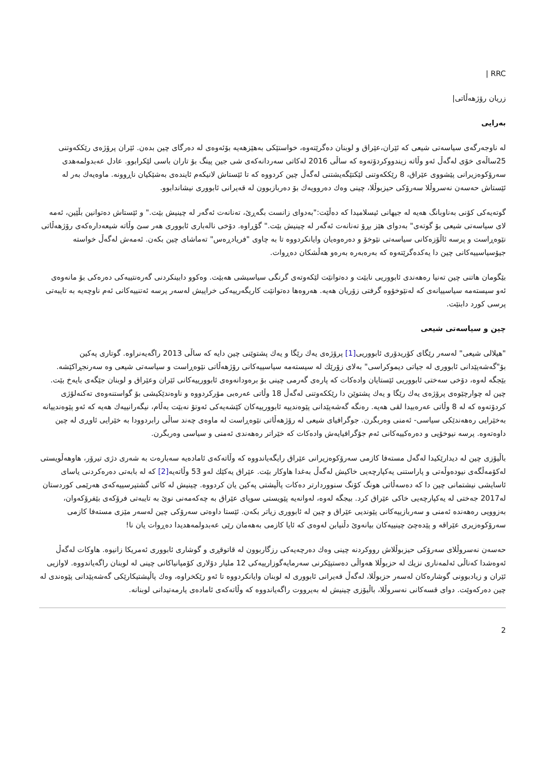RRC |
زریان رۆژهەڵاتی|
بەرایی
لە ناوجەرگەی سیاسەتی شیعی کە ئێران،عێراق و لوبنان دەگرێتەوە، خواستێکی بەهێزهەیە بۆئەوەی لە دەرگای چین بدەن. ئێران پرۆژەی رێککەوتنی 25ساڵەی خۆی لەگەڵ ئەو وڵاتە زیندووکردۆتەوە کە ساڵی 2016 لەکاتی سەردانەکەی شی جین پینگ بۆ تاران باسی لێکرابوو. عادل عەبدولمەهدی سەرۆکوەزیرانی پێشووی عێراق، 8 رێککەوتنی لێکتێگەیشتنی لەگەڵ چین کردووە کە تا ئێستاش لانیکەم ئایندەی بەشێکیان ناڕوونە. ماوەیەك بەر لە ئێستاش حەسەن نەسروڵلا سەرۆکی حیزبوڵلا، چینی وەك دەروویەك بۆ دەربازبوون لە قەیرانی ئابووری نیشاندابوو.
گوتەیەکی کۆنی بەناوبانگ هەیە لە جیهانی ئیسلامیدا کە دەڵێت:"بەدوای زانست بگەڕێ، تەنانەت ئەگەر لە چینیش بێت." و ئێستاش دەتوانین بڵێین، ئەمە لای سیاسەتی شیعی بۆ گوتەی" بەدوای هێز بڕۆ تەنانەت ئەگەر لە چینیش بێت." گۆڕاوە. دۆخی نالەباری ئابووری هەر سێ وڵاتە شیعەدارەکەی رۆژهەڵاتی نێوەڕاست و پرسە ئاڵۆزەکانی سیاسەتی نێوخۆ و دەرەوەیان وایانکردووە تا بە چاوی "فریادڕەس" تەماشای چین بکەن. ئەمەش لەگەڵ خواستە جیۆسیاسییەکانی چین دا یەکدەگرێتەوە کە بەرەبەرە بەرەو هەڵشکان دەڕوات.
بێگومان هاتنی چین تەنیا رەهەندی ئابووریی نابێت و دەتوانێت لێکەوتەی گرنگی سیاسیشی هەبێت. وەکوو دابینکردنی گەرەنتییەکی دەرەکی بۆ مانەوەی ئەو سیستەمە سیاسییانەی کە لەنێوخۆوە گرفتی زۆریان هەیە. هەروەها دەتوانێت کاریگەرییەکی خراپیش لەسەر پرسە ئەتنییەکانی ئەم ناوچەیە بە تایبەتی پرسی کورد دابنێت.
چین و سیاسەتی شیعی
"هیلالی شیعی" لەسەر رێگای کۆریدۆری ئابووریی[1] پرۆژەی یەك رێگا و یەك پشتوێنی چین دایە کە ساڵی 2013 راگەیەنراوە. گوتاری پەکین بۆ"گەشەپێدانی ئابووری لە جیاتی دیموکراسی" بەلای زۆرێك لە سیستەمە سیاسییەکانی رۆژهەڵاتی نێوەڕاست و سیاسەتی شیعی وە سەرنجڕاکێشە. بێجگە لەوە، دۆخی سەختی ئابووریی ئێستایان وادەکات کە پارەی گەرمی چینی بۆ برەودانەوەی ئابوورییەکانی ئێران وعێراق و لوبنان جێگەی بایەخ بێت. چین لە چوارچێوەی پرۆژەی یەك رێگا و یەك پشتوێن دا رێککەوتنی لەگەڵ 18 وڵاتی عەرەبی مۆرکردووە و ناوەندێکیشی بۆ گواستنەوەی تەکنەلۆژی کردۆتەوە کە لە 8 وڵاتی عەرەبیدا لقی هەیە. رەنگە گەشەپێدانی پێوەندییە ئابوورییەکان کێشەیەکی ئەوتۆ نەبێت بەڵام، نیگەرانییەك هەیە کە ئەو پێوەندییانە بەخێرایی رەهەندێکی سیاسی- ئەمنی وەربگرن. جوگرافیای شیعی لە رۆژهەڵاتی نێوەڕاست لە ماوەی چەند ساڵی رابردوودا بە خێرایی ئاوڕی لە چین داوەتەوە. پرسە نیوخۆیی و دەرەکییەکانی ئەم جۆگرافیایەش وادەکات کە خێراتر رەهەندی ئەمنی و سیاسی وەربگرن.
باڵیۆزی چین لە دیدارێکیدا لەگەل مستەفا کازمی سەرۆکوەزیرانی عێراق رایگەیاندووە کە وڵاتەکەی ئامادەیە سەبارەت بە شەری دژی تیرۆر، هاوهەڵویستی لەکۆمەڵگەی نیودەوڵەتی و پاراستنی یەکپارچەیی خاکیش لەگەڵ بەغدا هاوکار بێت. عێراق یەکێك لەو 53 وڵاتەیە[2] کە لە بابەتی دەرەکردنی یاسای ئاسایشی نیشتمانی چین دا کە دەسەڵاتی هونگ کۆنگ سنووردارتر دەکات پاڵپشتی پەکین یان کردووە. چینیش لە کاتی گشتپرسییەکەی هەرێمی کوردستان لە2017 جەختی لە یەکپارچەیی خاکی عێراق کرد. بیجگە لەوە، لەوانەیە پێویستی سوپای عێراق بە چەکەمەنی نوێ بە تایبەتی فرۆکەی بێفرۆکەوان، بەزوویی رەهەندە ئەمنی و سەربازییەکانی پێوندیی عێراق و چین لە ئابووری زیاتر بکەن. ئێستا داوەتی سەرۆکی چین لەسەر مێزی مستەفا کازمی سەرۆکوەزیری عێراقە و پێدەچێ چینییەکان بیانەوێ دڵنیابن لەوەی کە ئایا کازمی بەهەمان رێی عەبدولمەهدیدا دەڕوات یان نا!
حەسەن نەسروڵلای سەرۆکی حیزبوڵلاش رووکردنە چینی وەك دەرچەیەکی رزگاربوون لە قاتوقڕی و گوشاری ئابووری ئەمریکا زانیوە. هاوکات لەگەڵ ئەوەشدا کەناڵی ئەلمەناری نزیك لە حزبوڵلا هەواڵی دەستپێکرنی سەرمایەگوزارییەکی 12 ملیار دۆلاری کۆمپانیاکانی چینی لە لوبنان راگەیاندووە. لاوازیی ئێران و زیادبوونی گوشارەکان لەسەر حزبوڵلا، لەگەڵ قەیرانی ئابووری لە لوبنان وایانکردووە تا ئەو رێکخراوە، وەك پاڵپشتیکارێکی گەشەپێدانی پێوەندی لە چین دەرکەوێت. دوای قسەکانی نەسروڵلا، باڵیۆزی چینیش لە بەیرووت راگەیاندووە کە وڵاتەکەی ئامادەی یارمەتیدانی لوبنانە.
2